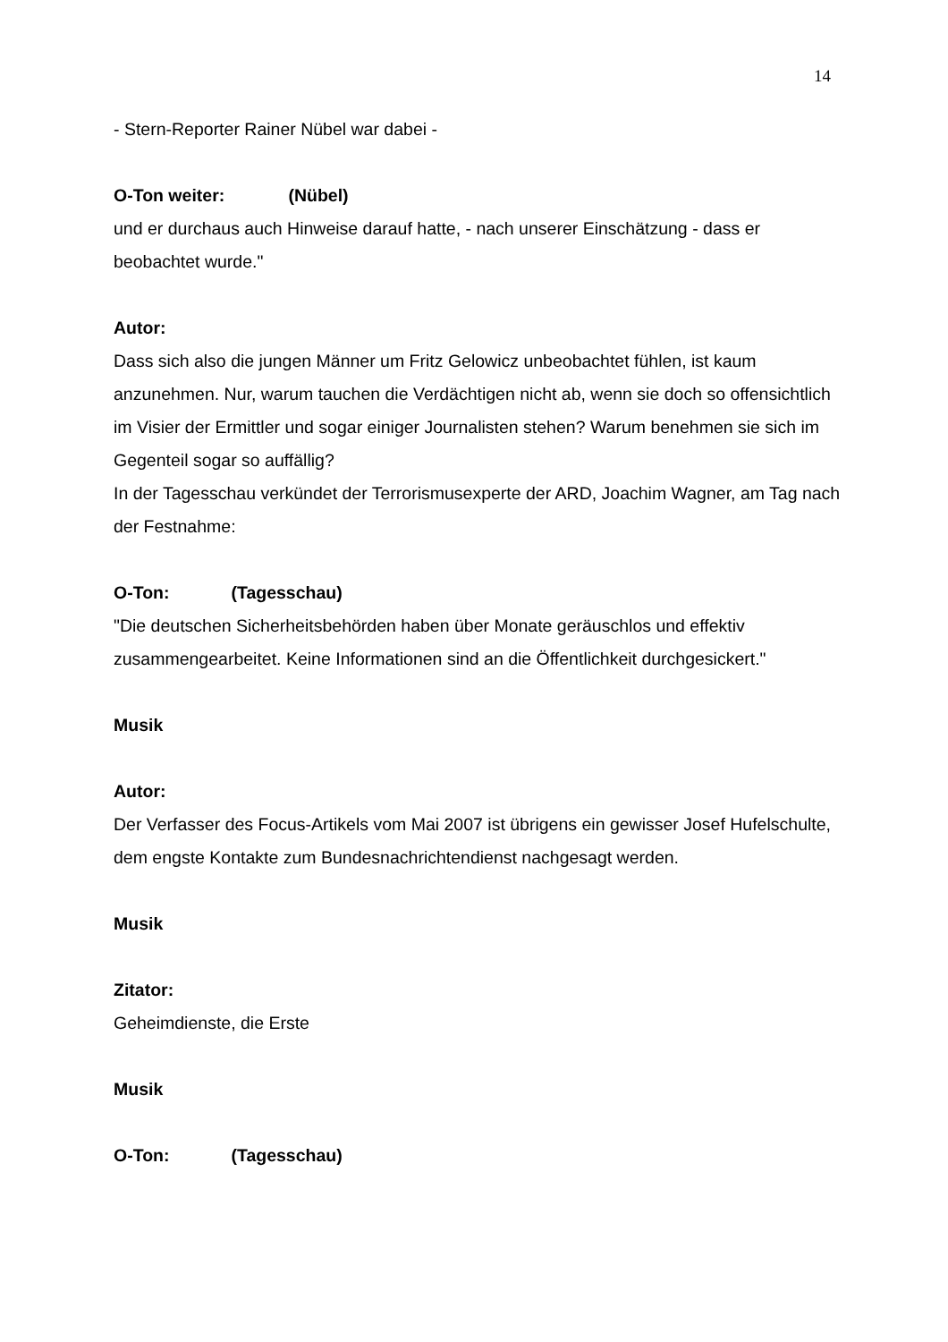14
- Stern-Reporter Rainer Nübel war dabei -
O-Ton weiter: (Nübel)
und er durchaus auch Hinweise darauf hatte, - nach unserer Einschätzung - dass er beobachtet wurde."
Autor:
Dass sich also die jungen Männer um Fritz Gelowicz unbeobachtet fühlen, ist kaum anzunehmen. Nur, warum tauchen die Verdächtigen nicht ab, wenn sie doch so offensichtlich im Visier der Ermittler und sogar einiger Journalisten stehen? Warum benehmen sie sich im Gegenteil sogar so auffällig?
In der Tagesschau verkündet der Terrorismusexperte der ARD, Joachim Wagner, am Tag nach der Festnahme:
O-Ton: (Tagesschau)
"Die deutschen Sicherheitsbehörden haben über Monate geräuschlos und effektiv zusammengearbeitet. Keine Informationen sind an die Öffentlichkeit durchgesickert."
Musik
Autor:
Der Verfasser des Focus-Artikels vom Mai 2007 ist übrigens ein gewisser Josef Hufelschulte, dem engste Kontakte zum Bundesnachrichtendienst nachgesagt werden.
Musik
Zitator:
Geheimdienste, die Erste
Musik
O-Ton: (Tagesschau)